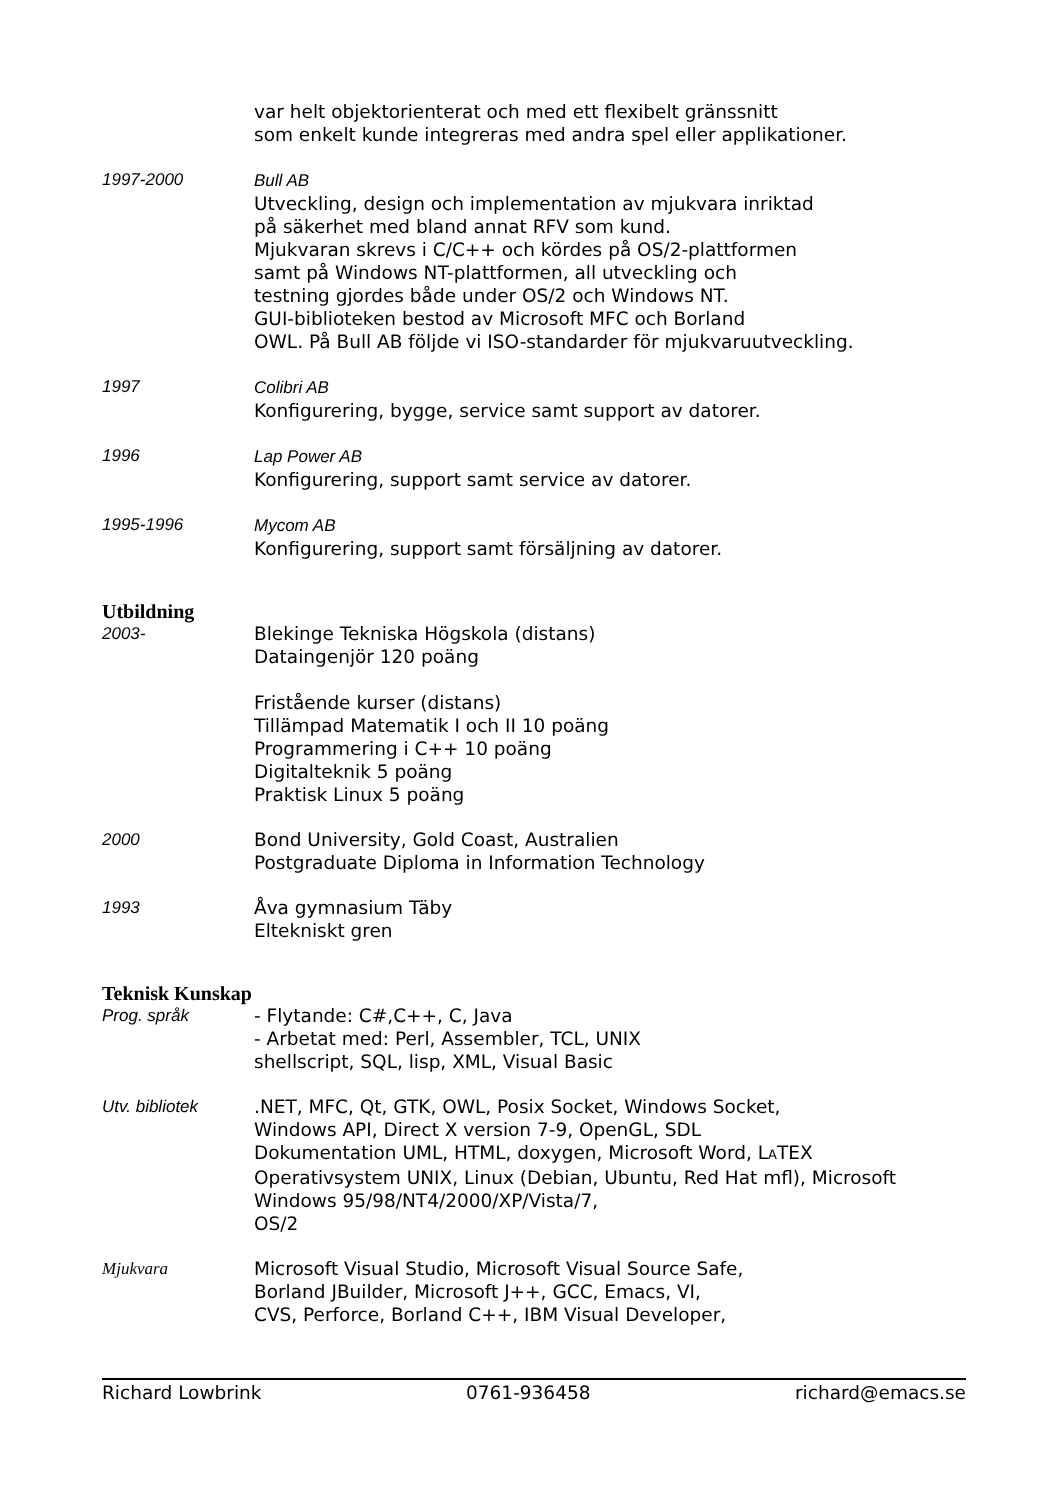var helt objektorienterat och med ett flexibelt gränssnitt
som enkelt kunde integreras med andra spel eller applikationer.
1997-2000 Bull AB
Utveckling, design och implementation av mjukvara inriktad
på säkerhet med bland annat RFV som kund.
Mjukvaran skrevs i C/C++ och kördes på OS/2-plattformen
samt på Windows NT-plattformen, all utveckling och
testning gjordes både under OS/2 och Windows NT.
GUI-biblioteken bestod av Microsoft MFC och Borland
OWL. På Bull AB följde vi ISO-standarder för mjukvaruutveckling.
1997 Colibri AB
Konfigurering, bygge, service samt support av datorer.
1996 Lap Power AB
Konfigurering, support samt service av datorer.
1995-1996 Mycom AB
Konfigurering, support samt försäljning av datorer.
Utbildning
2003- Blekinge Tekniska Högskola (distans)
Dataingenjör 120 poäng
Fristående kurser (distans)
Tillämpad Matematik I och II 10 poäng
Programmering i C++ 10 poäng
Digitalteknik 5 poäng
Praktisk Linux 5 poäng
2000 Bond University, Gold Coast, Australien
Postgraduate Diploma in Information Technology
1993 Åva gymnasium Täby
Eltekniskt gren
Teknisk Kunskap
Prog. språk - Flytande: C#,C++, C, Java
- Arbetat med: Perl, Assembler, TCL, UNIX
shellscript, SQL, lisp, XML, Visual Basic
Utv. bibliotek .NET, MFC, Qt, GTK, OWL, Posix Socket, Windows Socket,
Windows API, Direct X version 7-9, OpenGL, SDL
Dokumentation UML, HTML, doxygen, Microsoft Word, LATEX
Operativsystem UNIX, Linux (Debian, Ubuntu, Red Hat mfl), Microsoft
Windows 95/98/NT4/2000/XP/Vista/7,
OS/2
Mjukvara Microsoft Visual Studio, Microsoft Visual Source Safe,
Borland JBuilder, Microsoft J++, GCC, Emacs, VI,
CVS, Perforce, Borland C++, IBM Visual Developer,
Richard Lowbrink 0761-936458 richard@emacs.se